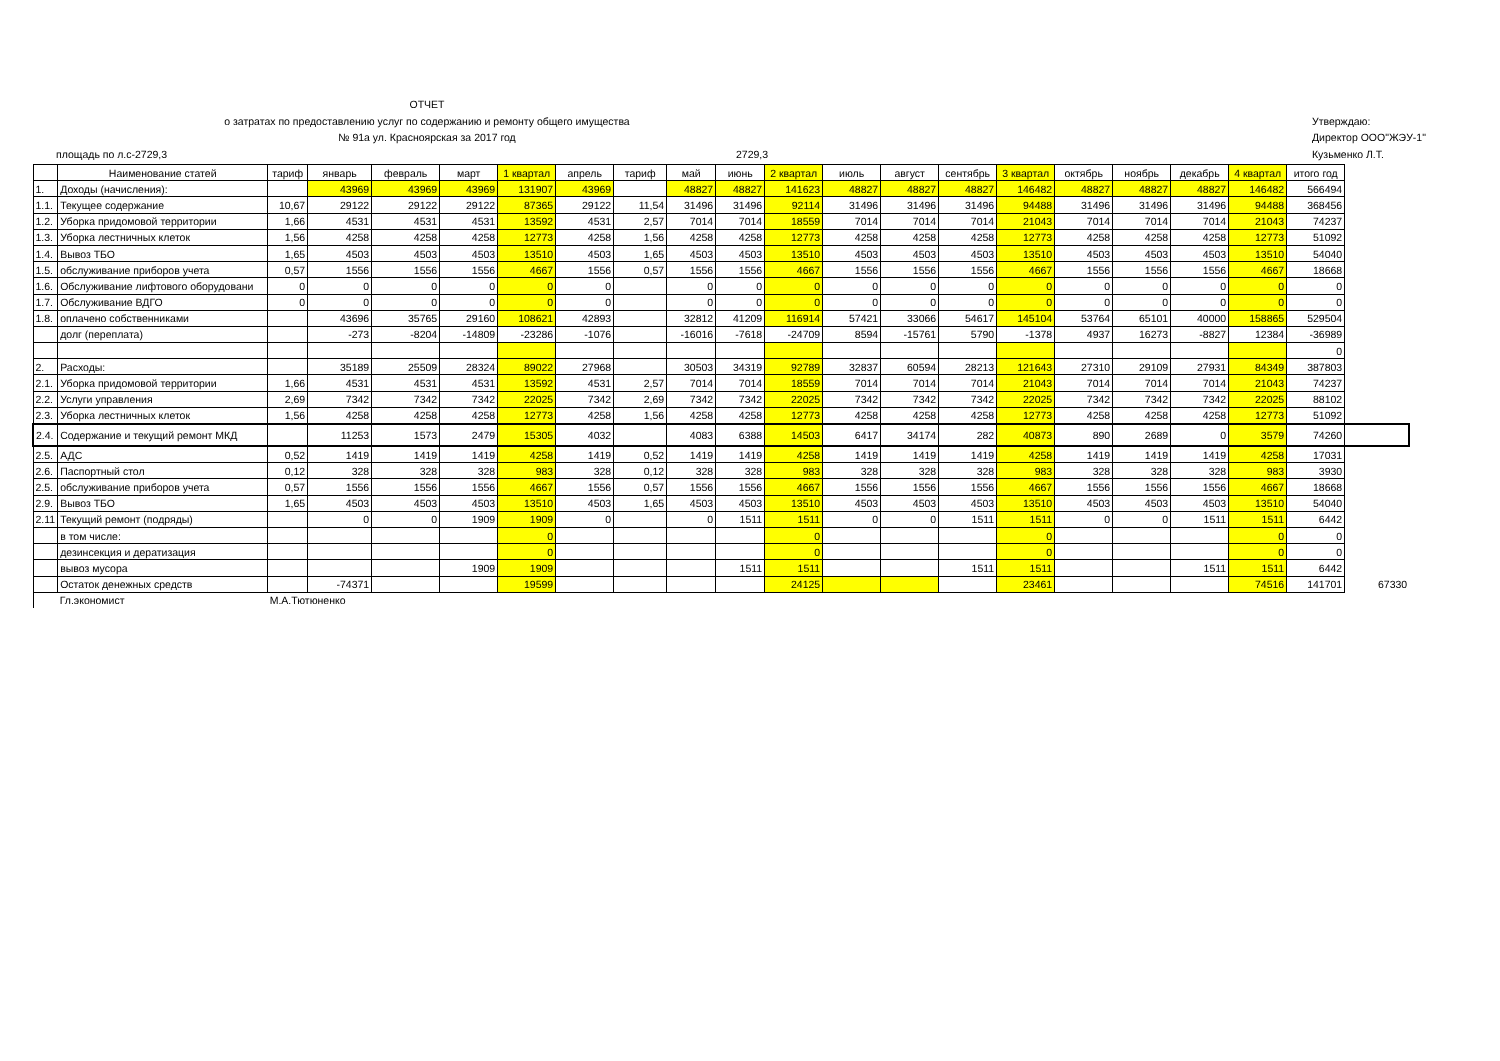ОТЧЕТ
о затратах по предоставлению услуг по содержанию и ремонту общего имущества
№ 91а ул. Красноярская за 2017 год
площадь по л.с-2729,3 2729,3
Утверждаю:
Директор ООО"ЖЭУ-1"
Кузьменко Л.Т.
| | Наименование статей | тариф | январь | февраль | март | 1 квартал | апрель | тариф | май | июнь | 2 квартал | июль | август | сентябрь | 3 квартал | октябрь | ноябрь | декабрь | 4 квартал | итого год | |
| --- | --- | --- | --- | --- | --- | --- | --- | --- | --- | --- | --- | --- | --- | --- | --- | --- | --- | --- | --- | --- | --- |
| 1. | Доходы (начисления): | | 43969 | 43969 | 43969 | 131907 | 43969 | | 48827 | 48827 | 141623 | 48827 | 48827 | 48827 | 146482 | 48827 | 48827 | 48827 | 146482 | 566494 | |
| 1.1. | Текущее содержание | 10,67 | 29122 | 29122 | 29122 | 87365 | 29122 | 11,54 | 31496 | 31496 | 92114 | 31496 | 31496 | 31496 | 94488 | 31496 | 31496 | 31496 | 94488 | 368456 | |
| 1.2. | Уборка придомовой территории | 1,66 | 4531 | 4531 | 4531 | 13592 | 4531 | 2,57 | 7014 | 7014 | 18559 | 7014 | 7014 | 7014 | 21043 | 7014 | 7014 | 7014 | 21043 | 74237 | |
| 1.3. | Уборка лестничных клеток | 1,56 | 4258 | 4258 | 4258 | 12773 | 4258 | 1,56 | 4258 | 4258 | 12773 | 4258 | 4258 | 4258 | 12773 | 4258 | 4258 | 4258 | 12773 | 51092 | |
| 1.4. | Вывоз ТБО | 1,65 | 4503 | 4503 | 4503 | 13510 | 4503 | 1,65 | 4503 | 4503 | 13510 | 4503 | 4503 | 4503 | 13510 | 4503 | 4503 | 4503 | 13510 | 54040 | |
| 1.5. | обслуживание приборов учета | 0,57 | 1556 | 1556 | 1556 | 4667 | 1556 | 0,57 | 1556 | 1556 | 4667 | 1556 | 1556 | 1556 | 4667 | 1556 | 1556 | 1556 | 4667 | 18668 | |
| 1.6. | Обслуживание лифтового оборудовани | 0 | 0 | 0 | 0 | 0 | 0 | | 0 | 0 | 0 | 0 | 0 | 0 | 0 | 0 | 0 | 0 | 0 | 0 | |
| 1.7. | Обслуживание ВДГО | 0 | 0 | 0 | 0 | 0 | 0 | | 0 | 0 | 0 | 0 | 0 | 0 | 0 | 0 | 0 | 0 | 0 | 0 | |
| 1.8. | оплачено собственниками | | 43696 | 35765 | 29160 | 108621 | 42893 | | 32812 | 41209 | 116914 | 57421 | 33066 | 54617 | 145104 | 53764 | 65101 | 40000 | 158865 | 529504 | |
| | долг (переплата) | | -273 | -8204 | -14809 | -23286 | -1076 | | -16016 | -7618 | -24709 | 8594 | -15761 | 5790 | -1378 | 4937 | 16273 | -8827 | 12384 | -36989 | |
| | | | | | | | | | | | | | | | | | | | | 0 | |
| 2. | Расходы: | | 35189 | 25509 | 28324 | 89022 | 27968 | | 30503 | 34319 | 92789 | 32837 | 60594 | 28213 | 121643 | 27310 | 29109 | 27931 | 84349 | 387803 | |
| 2.1. | Уборка придомовой территории | 1,66 | 4531 | 4531 | 4531 | 13592 | 4531 | 2,57 | 7014 | 7014 | 18559 | 7014 | 7014 | 7014 | 21043 | 7014 | 7014 | 7014 | 21043 | 74237 | |
| 2.2. | Услуги управления | 2,69 | 7342 | 7342 | 7342 | 22025 | 7342 | 2,69 | 7342 | 7342 | 22025 | 7342 | 7342 | 7342 | 22025 | 7342 | 7342 | 7342 | 22025 | 88102 | |
| 2.3. | Уборка лестничных клеток | 1,56 | 4258 | 4258 | 4258 | 12773 | 4258 | 1,56 | 4258 | 4258 | 12773 | 4258 | 4258 | 4258 | 12773 | 4258 | 4258 | 4258 | 12773 | 51092 | |
| 2.4. | Содержание и текущий ремонт МКД | | 11253 | 1573 | 2479 | 15305 | 4032 | | 4083 | 6388 | 14503 | 6417 | 34174 | 282 | 40873 | 890 | 2689 | 0 | 3579 | 74260 | |
| 2.5. | АДС | 0,52 | 1419 | 1419 | 1419 | 4258 | 1419 | 0,52 | 1419 | 1419 | 4258 | 1419 | 1419 | 1419 | 4258 | 1419 | 1419 | 1419 | 4258 | 17031 | |
| 2.6. | Паспортный стол | 0,12 | 328 | 328 | 328 | 983 | 328 | 0,12 | 328 | 328 | 983 | 328 | 328 | 328 | 983 | 328 | 328 | 328 | 983 | 3930 | |
| 2.5. | обслуживание приборов учета | 0,57 | 1556 | 1556 | 1556 | 4667 | 1556 | 0,57 | 1556 | 1556 | 4667 | 1556 | 1556 | 1556 | 4667 | 1556 | 1556 | 1556 | 4667 | 18668 | |
| 2.9. | Вывоз ТБО | 1,65 | 4503 | 4503 | 4503 | 13510 | 4503 | 1,65 | 4503 | 4503 | 13510 | 4503 | 4503 | 4503 | 13510 | 4503 | 4503 | 4503 | 13510 | 54040 | |
| 2.11 | Текущий ремонт (подряды) | | 0 | 0 | 1909 | 1909 | 0 | | 0 | 1511 | 1511 | 0 | 0 | 1511 | 1511 | 0 | 0 | 1511 | 1511 | 6442 | |
| | в том числе: | | | | | 0 | | | | | 0 | | | | 0 | | | | 0 | 0 | |
| | дезинсекция и дератизация | | | | | 0 | | | | | 0 | | | | 0 | | | | 0 | 0 | |
| | вывоз мусора | | | | 1909 | 1909 | | | | 1511 | 1511 | | | 1511 | 1511 | | | 1511 | 1511 | 6442 | |
| | Остаток денежных средств | | -74371 | | | 19599 | | | | | 24125 | | | | 23461 | | | | 74516 | 141701 | 67330 |
| | Гл.экономист | М.А.Тютюненко | | | | | | | | | | | | | | | | | | | |